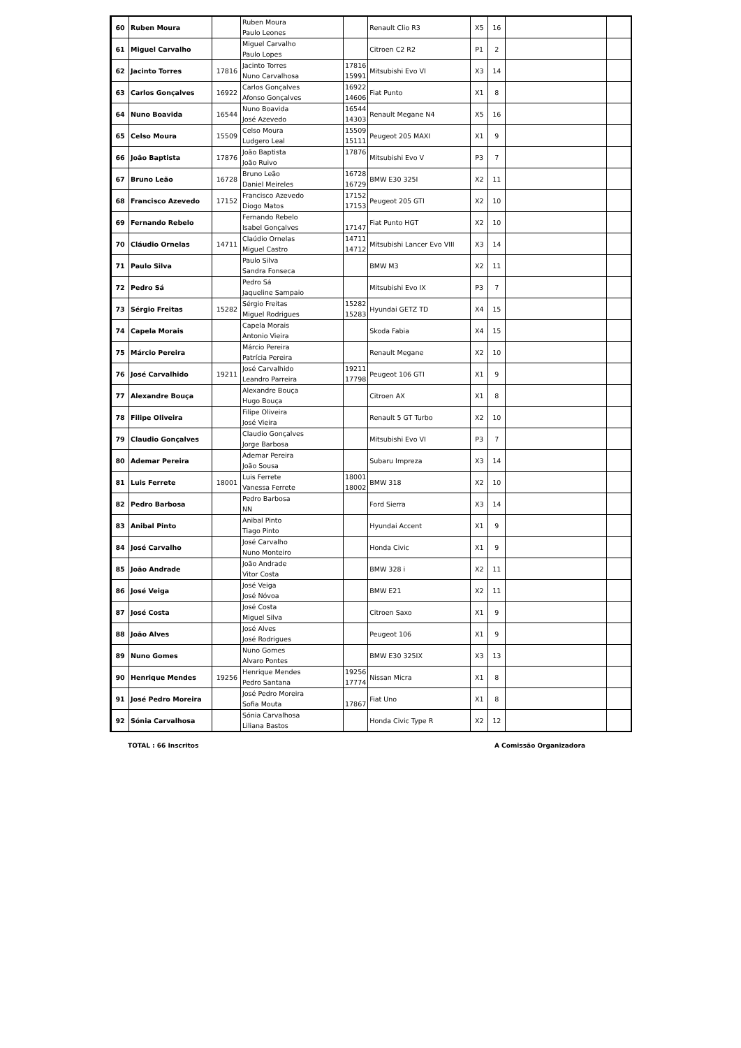| 60 | Ruben Moura | | Ruben Moura Paulo Leones | | Renault Clio R3 | X5 | 16 | | |
| 61 | Miguel Carvalho | | Miguel Carvalho Paulo Lopes | | Citroen C2 R2 | P1 | 2 | | |
| 62 | Jacinto Torres | 17816 | Jacinto Torres Nuno Carvalhosa | 17816 15991 | Mitsubishi Evo VI | X3 | 14 | | |
| 63 | Carlos Gonçalves | 16922 | Carlos Gonçalves Afonso Gonçalves | 16922 14606 | Fiat Punto | X1 | 8 | | |
| 64 | Nuno Boavida | 16544 | Nuno Boavida José Azevedo | 16544 14303 | Renault Megane N4 | X5 | 16 | | |
| 65 | Celso Moura | 15509 | Celso Moura Ludgero Leal | 15509 15111 | Peugeot 205 MAXI | X1 | 9 | | |
| 66 | João Baptista | 17876 | João Baptista João Ruivo | 17876 | Mitsubishi Evo V | P3 | 7 | | |
| 67 | Bruno Leão | 16728 | Bruno Leão Daniel Meireles | 16728 16729 | BMW E30 325I | X2 | 11 | | |
| 68 | Francisco Azevedo | 17152 | Francisco Azevedo Diogo Matos | 17152 17153 | Peugeot 205 GTI | X2 | 10 | | |
| 69 | Fernando Rebelo | | Fernando Rebelo Isabel Gonçalves | 17147 | Fiat Punto HGT | X2 | 10 | | |
| 70 | Cláudio Ornelas | 14711 | Claúdio Ornelas Miguel Castro | 14711 14712 | Mitsubishi Lancer Evo VIII | X3 | 14 | | |
| 71 | Paulo Silva | | Paulo Silva Sandra Fonseca | | BMW M3 | X2 | 11 | | |
| 72 | Pedro Sá | | Pedro Sá Jaqueline Sampaio | | Mitsubishi Evo IX | P3 | 7 | | |
| 73 | Sérgio Freitas | 15282 | Sérgio Freitas Miguel Rodrigues | 15282 15283 | Hyundai GETZ TD | X4 | 15 | | |
| 74 | Capela Morais | | Capela Morais Antonio Vieira | | Skoda Fabia | X4 | 15 | | |
| 75 | Márcio Pereira | | Márcio Pereira Patrícia Pereira | | Renault Megane | X2 | 10 | | |
| 76 | José Carvalhido | 19211 | José Carvalhido Leandro Parreira | 19211 17798 | Peugeot 106 GTI | X1 | 9 | | |
| 77 | Alexandre Bouça | | Alexandre Bouça Hugo Bouça | | Citroen AX | X1 | 8 | | |
| 78 | Filipe Oliveira | | Filipe Oliveira José Vieira | | Renault 5 GT Turbo | X2 | 10 | | |
| 79 | Claudio Gonçalves | | Claudio Gonçalves Jorge Barbosa | | Mitsubishi Evo VI | P3 | 7 | | |
| 80 | Ademar Pereira | | Ademar Pereira João Sousa | | Subaru Impreza | X3 | 14 | | |
| 81 | Luis Ferrete | 18001 | Luis Ferrete Vanessa Ferrete | 18001 18002 | BMW 318 | X2 | 10 | | |
| 82 | Pedro Barbosa | | Pedro Barbosa NN | | Ford Sierra | X3 | 14 | | |
| 83 | Anibal Pinto | | Anibal Pinto Tiago Pinto | | Hyundai Accent | X1 | 9 | | |
| 84 | José Carvalho | | José Carvalho Nuno Monteiro | | Honda Civic | X1 | 9 | | |
| 85 | João Andrade | | João Andrade Vitor Costa | | BMW 328 i | X2 | 11 | | |
| 86 | José Veiga | | José Veiga José Nóvoa | | BMW E21 | X2 | 11 | | |
| 87 | José Costa | | José Costa Miguel Silva | | Citroen Saxo | X1 | 9 | | |
| 88 | João Alves | | José Alves José Rodrigues | | Peugeot 106 | X1 | 9 | | |
| 89 | Nuno Gomes | | Nuno Gomes Alvaro Pontes | | BMW E30 325IX | X3 | 13 | | |
| 90 | Henrique Mendes | 19256 | Henrique Mendes Pedro Santana | 19256 17774 | Nissan Micra | X1 | 8 | | |
| 91 | José Pedro Moreira | | José Pedro Moreira Sofia Mouta | 17867 | Fiat Uno | X1 | 8 | | |
| 92 | Sónia Carvalhosa | | Sónia Carvalhosa Liliana Bastos | | Honda Civic Type R | X2 | 12 | | |
TOTAL : 66 Inscritos A Comissão Organizadora